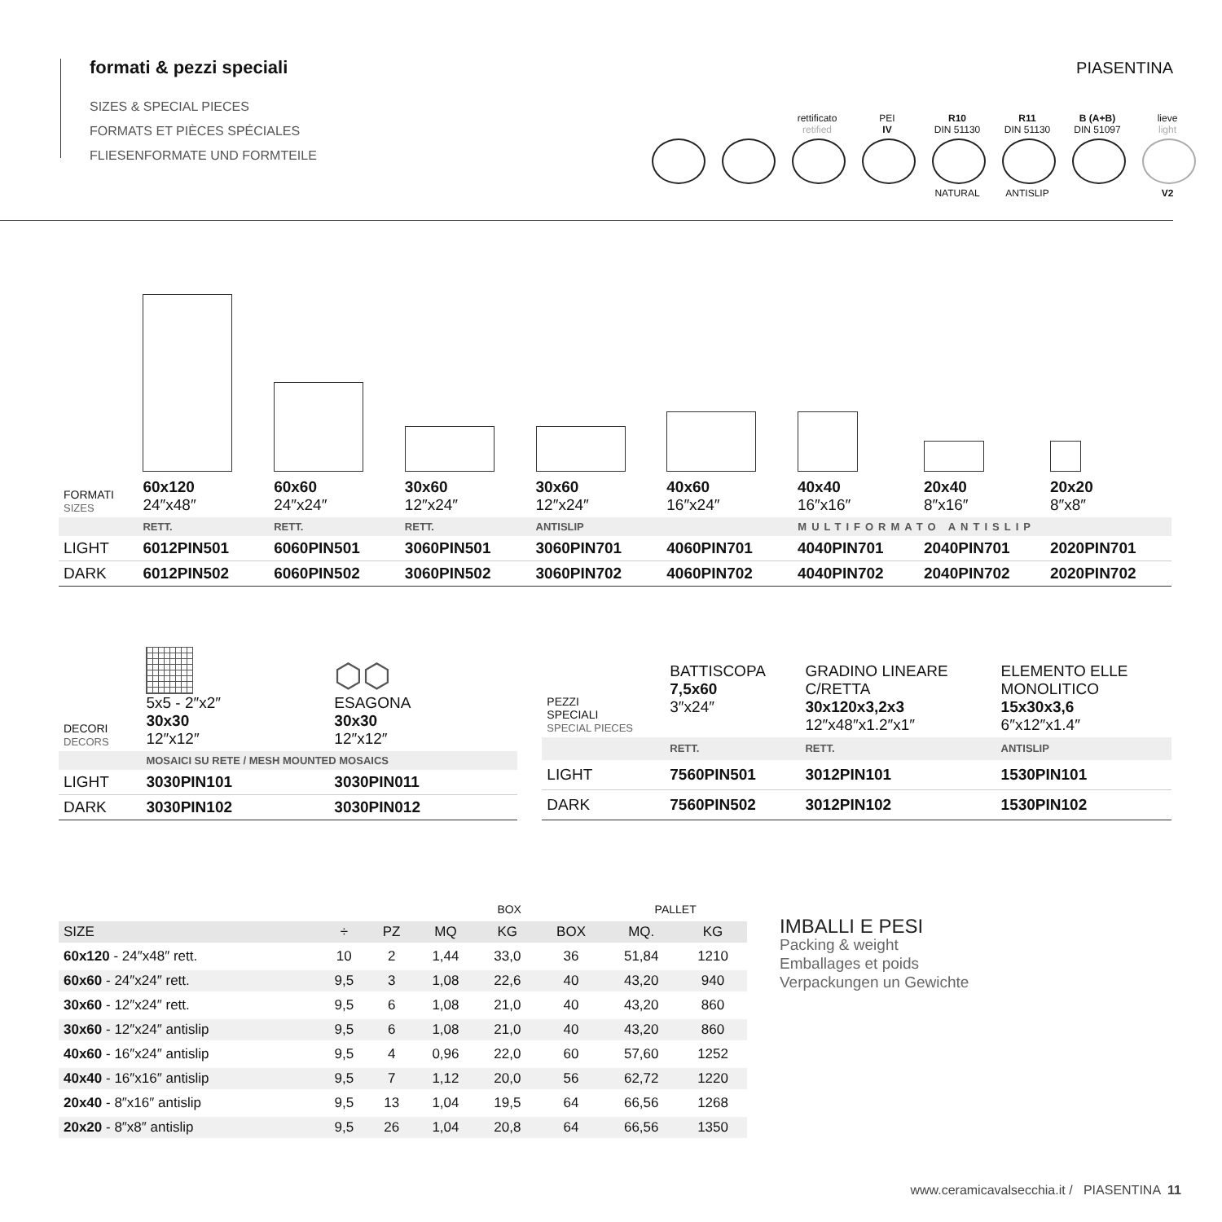formati & pezzi speciali
SIZES & SPECIAL PIECES
FORMATS ET PIÈCES SPÉCIALES
FLIESENFORMATE UND FORMTEILE
PIASENTINA
rettificato
retified
PEI
IV
R10
DIN 51130
NATURAL
R11
DIN 51130
ANTISLIP
B (A+B)
DIN 51097
lieve
light
V2
| FORMATI SIZES | 60x120 24″x48″ | 60x60 24″x24″ | 30x60 12″x24″ | 30x60 12″x24″ | 40x60 16″x24″ | 40x40 16″x16″ | 20x40 8″x16″ | 20x20 8″x8″ |
| | RETT. | RETT. | RETT. | ANTISLIP | MULTIFORMATO ANTISLIP | | | |
| LIGHT | 6012PIN501 | 6060PIN501 | 3060PIN501 | 3060PIN701 | 4060PIN701 | 4040PIN701 | 2040PIN701 | 2020PIN701 |
| DARK | 6012PIN502 | 6060PIN502 | 3060PIN502 | 3060PIN702 | 4060PIN702 | 4040PIN702 | 2040PIN702 | 2020PIN702 |
| DECORI DECORS | 5x5 - 2″x2″ 30x30 12″x12″ | ⬡⬡ ESAGONA 30x30 12″x12″ |
| | MOSAICI SU RETE / MESH MOUNTED MOSAICS | |
| LIGHT | 3030PIN101 | 3030PIN011 |
| DARK | 3030PIN102 | 3030PIN012 |
| PEZZI SPECIALI SPECIAL PIECES | BATTISCOPA 7,5x60 3″x24″ | GRADINO LINEARE C/RETTA 30x120x3,2x3 12″x48″x1.2″x1″ | ELEMENTO ELLE MONOLITICO 15x30x3,6 6″x12″x1.4″ |
| | RETT. | RETT. | ANTISLIP |
| LIGHT | 7560PIN501 | 3012PIN101 | 1530PIN101 |
| DARK | 7560PIN502 | 3012PIN102 | 1530PIN102 |
| | | | BOX | | | PALLET | |
| --- | --- | --- | --- | --- | --- | --- | --- |
| SIZE | ÷ | PZ | MQ | KG | BOX | MQ. | KG |
| 60x120 - 24″x48″ rett. | 10 | 2 | 1,44 | 33,0 | 36 | 51,84 | 1210 |
| 60x60 - 24″x24″ rett. | 9,5 | 3 | 1,08 | 22,6 | 40 | 43,20 | 940 |
| 30x60 - 12″x24″ rett. | 9,5 | 6 | 1,08 | 21,0 | 40 | 43,20 | 860 |
| 30x60 - 12″x24″ antislip | 9,5 | 6 | 1,08 | 21,0 | 40 | 43,20 | 860 |
| 40x60 - 16″x24″ antislip | 9,5 | 4 | 0,96 | 22,0 | 60 | 57,60 | 1252 |
| 40x40 - 16″x16″ antislip | 9,5 | 7 | 1,12 | 20,0 | 56 | 62,72 | 1220 |
| 20x40 - 8″x16″ antislip | 9,5 | 13 | 1,04 | 19,5 | 64 | 66,56 | 1268 |
| 20x20 - 8″x8″ antislip | 9,5 | 26 | 1,04 | 20,8 | 64 | 66,56 | 1350 |
IMBALLI E PESI
Packing & weight
Emballages et poids
Verpackungen un Gewichte
www.ceramicavalsecchia.it / PIASENTINA 11